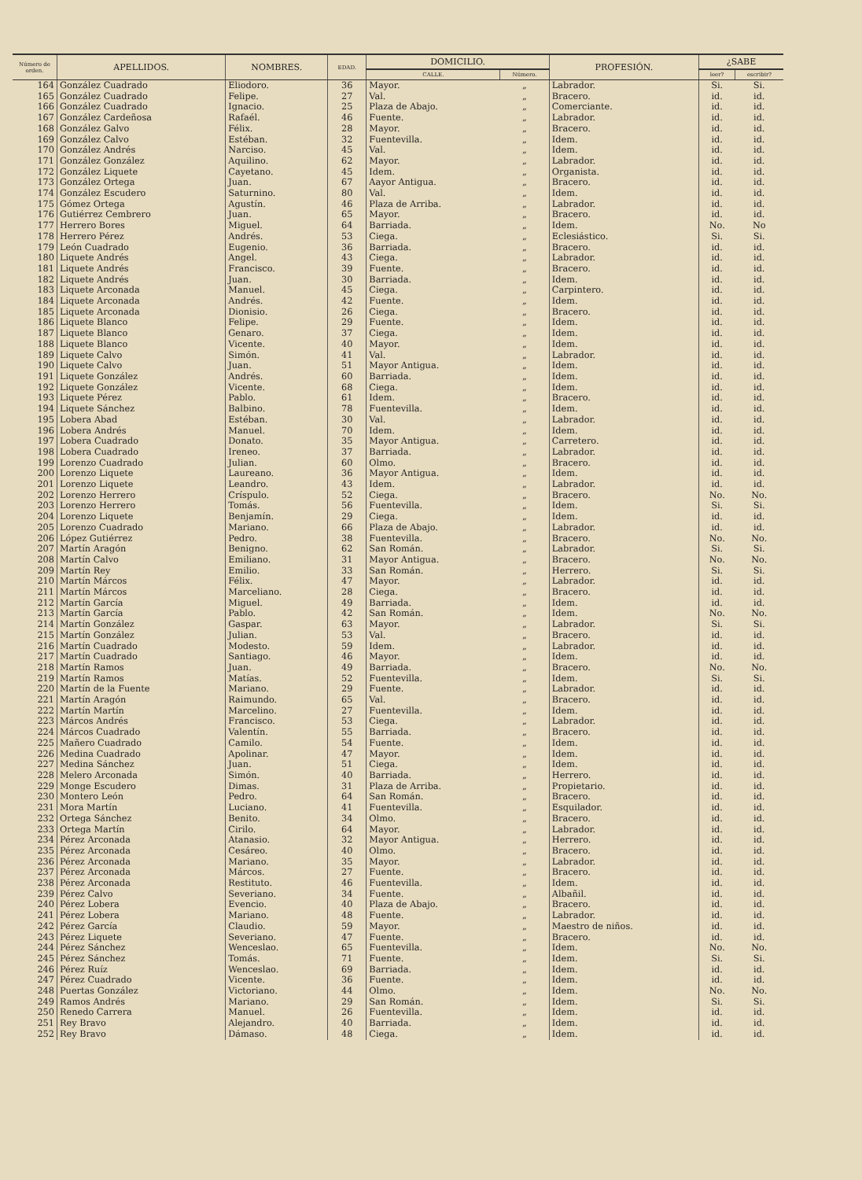| Número de orden. | APELLIDOS. | NOMBRES. | EDAD. | DOMICILIO. | | PROFESIÓN. | ¿SABE | |
| --- | --- | --- | --- | --- | --- | --- | --- | --- |
| | | | | CALLE. | Número. | | leer? | escribir? |
| 164 | González Cuadrado | Eliodoro. | 36 | Mayor. | „ | Labrador. | Si. | Si. |
| 165 | González Cuadrado | Felipe. | 27 | Val. | „ | Bracero. | id. | id. |
| 166 | González Cuadrado | Ignacio. | 25 | Plaza de Abajo. | „ | Comerciante. | id. | id. |
| 167 | González Cardeñosa | Rafaél. | 46 | Fuente. | „ | Labrador. | id. | id. |
| 168 | González Galvo | Félix. | 28 | Mayor. | „ | Bracero. | id. | id. |
| 169 | González Calvo | Estéban. | 32 | Fuentevilla. | „ | Idem. | id. | id. |
| 170 | González Andrés | Narciso. | 45 | Val. | „ | Idem. | id. | id. |
| 171 | González González | Aquilino. | 62 | Mayor. | „ | Labrador. | id. | id. |
| 172 | González Liquete | Cayetano. | 45 | Idem. | „ | Organista. | id. | id. |
| 173 | González Ortega | Juan. | 67 | Aayor Antigua. | „ | Bracero. | id. | id. |
| 174 | González Escudero | Saturnino. | 80 | Val. | „ | Idem. | id. | id. |
| 175 | Gómez Ortega | Agustín. | 46 | Plaza de Arriba. | „ | Labrador. | id. | id. |
| 176 | Gutiérrez Cembrero | Juan. | 65 | Mayor. | „ | Bracero. | id. | id. |
| 177 | Herrero Bores | Miguel. | 64 | Barriada. | „ | Idem. | No. | No |
| 178 | Herrero Pérez | Andrés. | 53 | Ciega. | „ | Eclesiástico. | Si. | Si. |
| 179 | León Cuadrado | Eugenio. | 36 | Barriada. | „ | Bracero. | id. | id. |
| 180 | Liquete Andrés | Angel. | 43 | Ciega. | „ | Labrador. | id. | id. |
| 181 | Liquete Andrés | Francisco. | 39 | Fuente. | „ | Bracero. | id. | id. |
| 182 | Liquete Andrés | Juan. | 30 | Barriada. | „ | Idem. | id. | id. |
| 183 | Liquete Arconada | Manuel. | 45 | Ciega. | „ | Carpintero. | id. | id. |
| 184 | Liquete Arconada | Andrés. | 42 | Fuente. | „ | Idem. | id. | id. |
| 185 | Liquete Arconada | Dionisio. | 26 | Ciega. | „ | Bracero. | id. | id. |
| 186 | Liquete Blanco | Felipe. | 29 | Fuente. | „ | Idem. | id. | id. |
| 187 | Liquete Blanco | Genaro. | 37 | Ciega. | „ | Idem. | id. | id. |
| 188 | Liquete Blanco | Vicente. | 40 | Mayor. | „ | Idem. | id. | id. |
| 189 | Liquete Calvo | Simón. | 41 | Val. | „ | Labrador. | id. | id. |
| 190 | Liquete Calvo | Juan. | 51 | Mayor Antigua. | „ | Idem. | id. | id. |
| 191 | Liquete González | Andrés. | 60 | Barriada. | „ | Idem. | id. | id. |
| 192 | Liquete González | Vicente. | 68 | Ciega. | „ | Idem. | id. | id. |
| 193 | Liquete Pérez | Pablo. | 61 | Idem. | „ | Bracero. | id. | id. |
| 194 | Liquete Sánchez | Balbino. | 78 | Fuentevilla. | „ | Idem. | id. | id. |
| 195 | Lobera Abad | Estéban. | 30 | Val. | „ | Labrador. | id. | id. |
| 196 | Lobera Andrés | Manuel. | 70 | Idem. | „ | Idem. | id. | id. |
| 197 | Lobera Cuadrado | Donato. | 35 | Mayor Antigua. | „ | Carretero. | id. | id. |
| 198 | Lobera Cuadrado | Ireneo. | 37 | Barriada. | „ | Labrador. | id. | id. |
| 199 | Lorenzo Cuadrado | Julian. | 60 | Olmo. | „ | Bracero. | id. | id. |
| 200 | Lorenzo Liquete | Laureano. | 36 | Mayor Antigua. | „ | Idem. | id. | id. |
| 201 | Lorenzo Liquete | Leandro. | 43 | Idem. | „ | Labrador. | id. | id. |
| 202 | Lorenzo Herrero | Críspulo. | 52 | Ciega. | „ | Bracero. | No. | No. |
| 203 | Lorenzo Herrero | Tomás. | 56 | Fuentevilla. | „ | Idem. | Si. | Si. |
| 204 | Lorenzo Liquete | Benjamín. | 29 | Ciega. | „ | Idem. | id. | id. |
| 205 | Lorenzo Cuadrado | Mariano. | 66 | Plaza de Abajo. | „ | Labrador. | id. | id. |
| 206 | López Gutiérrez | Pedro. | 38 | Fuentevilla. | „ | Bracero. | No. | No. |
| 207 | Martín Aragón | Benigno. | 62 | San Román. | „ | Labrador. | Si. | Si. |
| 208 | Martín Calvo | Emiliano. | 31 | Mayor Antigua. | „ | Bracero. | No. | No. |
| 209 | Martín Rey | Emilio. | 33 | San Román. | „ | Herrero. | Si. | Si. |
| 210 | Martín Márcos | Félix. | 47 | Mayor. | „ | Labrador. | id. | id. |
| 211 | Martín Márcos | Marceliano. | 28 | Ciega. | „ | Bracero. | id. | id. |
| 212 | Martín García | Miguel. | 49 | Barriada. | „ | Idem. | id. | id. |
| 213 | Martín García | Pablo. | 42 | San Román. | „ | Idem. | No. | No. |
| 214 | Martín González | Gaspar. | 63 | Mayor. | „ | Labrador. | Si. | Si. |
| 215 | Martín González | Julian. | 53 | Val. | „ | Bracero. | id. | id. |
| 216 | Martín Cuadrado | Modesto. | 59 | Idem. | „ | Labrador. | id. | id. |
| 217 | Martín Cuadrado | Santiago. | 46 | Mayor. | „ | Idem. | id. | id. |
| 218 | Martín Ramos | Juan. | 49 | Barriada. | „ | Bracero. | No. | No. |
| 219 | Martín Ramos | Matías. | 52 | Fuentevilla. | „ | Idem. | Si. | Si. |
| 220 | Martín de la Fuente | Mariano. | 29 | Fuente. | „ | Labrador. | id. | id. |
| 221 | Martín Aragón | Raimundo. | 65 | Val. | „ | Bracero. | id. | id. |
| 222 | Martín Martín | Marcelino. | 27 | Fuentevilla. | „ | Idem. | id. | id. |
| 223 | Márcos Andrés | Francisco. | 53 | Ciega. | „ | Labrador. | id. | id. |
| 224 | Márcos Cuadrado | Valentín. | 55 | Barriada. | „ | Bracero. | id. | id. |
| 225 | Mañero Cuadrado | Camilo. | 54 | Fuente. | „ | Idem. | id. | id. |
| 226 | Medina Cuadrado | Apolinar. | 47 | Mayor. | „ | Idem. | id. | id. |
| 227 | Medina Sánchez | Juan. | 51 | Ciega. | „ | Idem. | id. | id. |
| 228 | Melero Arconada | Simón. | 40 | Barriada. | „ | Herrero. | id. | id. |
| 229 | Monge Escudero | Dimas. | 31 | Plaza de Arriba. | „ | Propietario. | id. | id. |
| 230 | Montero León | Pedro. | 64 | San Román. | „ | Bracero. | id. | id. |
| 231 | Mora Martín | Luciano. | 41 | Fuentevilla. | „ | Esquilador. | id. | id. |
| 232 | Ortega Sánchez | Benito. | 34 | Olmo. | „ | Bracero. | id. | id. |
| 233 | Ortega Martín | Cirilo. | 64 | Mayor. | „ | Labrador. | id. | id. |
| 234 | Pérez Arconada | Atanasio. | 32 | Mayor Antigua. | „ | Herrero. | id. | id. |
| 235 | Pérez Arconada | Cesáreo. | 40 | Olmo. | „ | Bracero. | id. | id. |
| 236 | Pérez Arconada | Mariano. | 35 | Mayor. | „ | Labrador. | id. | id. |
| 237 | Pérez Arconada | Márcos. | 27 | Fuente. | „ | Bracero. | id. | id. |
| 238 | Pérez Arconada | Restituto. | 46 | Fuentevilla. | „ | Idem. | id. | id. |
| 239 | Pérez Calvo | Severiano. | 34 | Fuente. | „ | Albañil. | id. | id. |
| 240 | Pérez Lobera | Evencio. | 40 | Plaza de Abajo. | „ | Bracero. | id. | id. |
| 241 | Pérez Lobera | Mariano. | 48 | Fuente. | „ | Labrador. | id. | id. |
| 242 | Pérez García | Claudio. | 59 | Mayor. | „ | Maestro de niños. | id. | id. |
| 243 | Pérez Liquete | Severiano. | 47 | Fuente. | „ | Bracero. | id. | id. |
| 244 | Pérez Sánchez | Wenceslao. | 65 | Fuentevilla. | „ | Idem. | No. | No. |
| 245 | Pérez Sánchez | Tomás. | 71 | Fuente. | „ | Idem. | Si. | Si. |
| 246 | Pérez Ruíz | Wenceslao. | 69 | Barriada. | „ | Idem. | id. | id. |
| 247 | Pérez Cuadrado | Vicente. | 36 | Fuente. | „ | Idem. | id. | id. |
| 248 | Puertas González | Victoriano. | 44 | Olmo. | „ | Idem. | No. | No. |
| 249 | Ramos Andrés | Mariano. | 29 | San Román. | „ | Idem. | Si. | Si. |
| 250 | Renedo Carrera | Manuel. | 26 | Fuentevilla. | „ | Idem. | id. | id. |
| 251 | Rey Bravo | Alejandro. | 40 | Barriada. | „ | Idem. | id. | id. |
| 252 | Rey Bravo | Dámaso. | 48 | Ciega. | „ | Idem. | id. | id. |